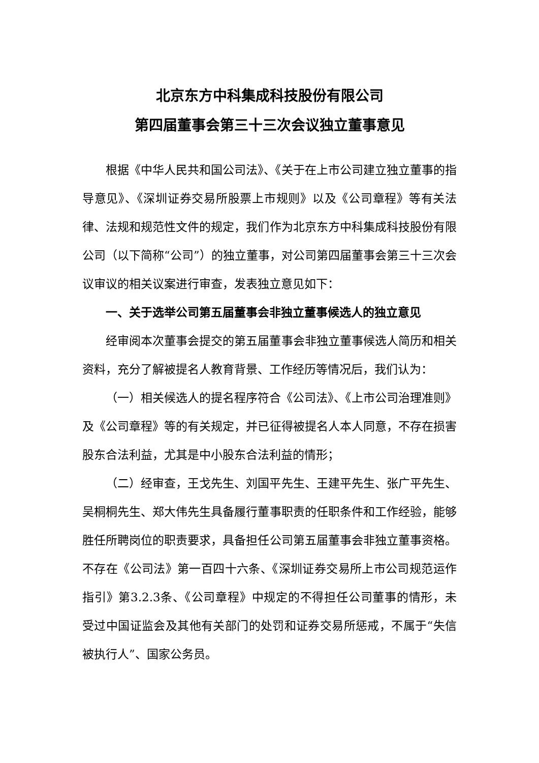北京东方中科集成科技股份有限公司
第四届董事会第三十三次会议独立董事意见
根据《中华人民共和国公司法》、《关于在上市公司建立独立董事的指导意见》、《深圳证券交易所股票上市规则》以及《公司章程》等有关法律、法规和规范性文件的规定，我们作为北京东方中科集成科技股份有限公司（以下简称“公司”）的独立董事，对公司第四届董事会第三十三次会议审议的相关议案进行审查，发表独立意见如下：
一、关于选举公司第五届董事会非独立董事候选人的独立意见
经审阅本次董事会提交的第五届董事会非独立董事候选人简历和相关资料，充分了解被提名人教育背景、工作经历等情况后，我们认为：
（一）相关候选人的提名程序符合《公司法》、《上市公司治理准则》及《公司章程》等的有关规定，并已征得被提名人本人同意，不存在损害股东合法利益，尤其是中小股东合法利益的情形；
（二）经审查，王戈先生、刘国平先生、王建平先生、张广平先生、吴桐桐先生、郑大伟先生具备履行董事职责的任职条件和工作经验，能够胜任所聘岗位的职责要求，具备担任公司第五届董事会非独立董事资格。不存在《公司法》第一百四十六条、《深圳证券交易所上市公司规范运作指引》第3.2.3条、《公司章程》中规定的不得担任公司董事的情形，未受过中国证监会及其他有关部门的处罚和证券交易所惩戒，不属于“失信被执行人”、国家公务员。